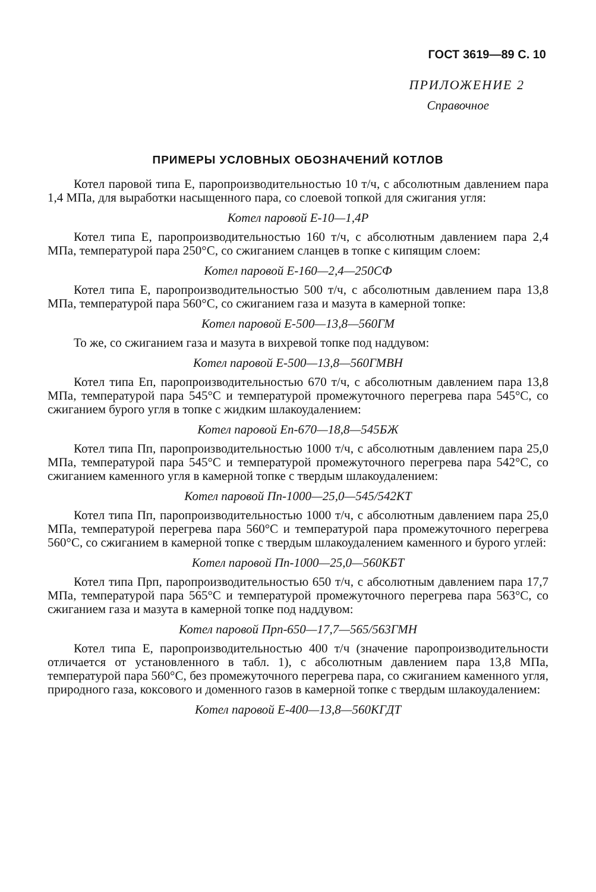ГОСТ 3619—89 С. 10
ПРИЛОЖЕНИЕ 2
Справочное
ПРИМЕРЫ УСЛОВНЫХ ОБОЗНАЧЕНИЙ КОТЛОВ
Котел паровой типа Е, паропроизводительностью 10 т/ч, с абсолютным давлением пара 1,4 МПа, для выработки насыщенного пара, со слоевой топкой для сжигания угля:
Котел паровой Е-10—1,4Р
Котел типа Е, паропроизводительностью 160 т/ч, с абсолютным давлением пара 2,4 МПа, температурой пара 250°С, со сжиганием сланцев в топке с кипящим слоем:
Котел паровой Е-160—2,4—250СФ
Котел типа Е, паропроизводительностью 500 т/ч, с абсолютным давлением пара 13,8 МПа, температурой пара 560°С, со сжиганием газа и мазута в камерной топке:
Котел паровой Е-500—13,8—560ГМ
То же, со сжиганием газа и мазута в вихревой топке под наддувом:
Котел паровой Е-500—13,8—560ГМВН
Котел типа Еп, паропроизводительностью 670 т/ч, с абсолютным давлением пара 13,8 МПа, температурой пара 545°С и температурой промежуточного перегрева пара 545°С, со сжиганием бурого угля в топке с жидким шлакоудалением:
Котел паровой Еп-670—18,8—545БЖ
Котел типа Пп, паропроизводительностью 1000 т/ч, с абсолютным давлением пара 25,0 МПа, температурой пара 545°С и температурой промежуточного перегрева пара 542°С, со сжиганием каменного угля в камерной топке с твердым шлакоудалением:
Котел паровой Пп-1000—25,0—545/542КТ
Котел типа Пп, паропроизводительностью 1000 т/ч, с абсолютным давлением пара 25,0 МПа, температурой перегрева пара 560°С и температурой пара промежуточного перегрева 560°С, со сжиганием в камерной топке с твердым шлакоудалением каменного и бурого углей:
Котел паровой Пп-1000—25,0—560КБТ
Котел типа Прп, паропроизводительностью 650 т/ч, с абсолютным давлением пара 17,7 МПа, температурой пара 565°С и температурой промежуточного перегрева пара 563°С, со сжиганием газа и мазута в камерной топке под наддувом:
Котел паровой Прп-650—17,7—565/563ГМН
Котел типа Е, паропроизводительностью 400 т/ч (значение паропроизводительности отличается от установленного в табл. 1), с абсолютным давлением пара 13,8 МПа, температурой пара 560°С, без промежуточного перегрева пара, со сжиганием каменного угля, природного газа, коксового и доменного газов в камерной топке с твердым шлакоудалением:
Котел паровой Е-400—13,8—560КГДТ